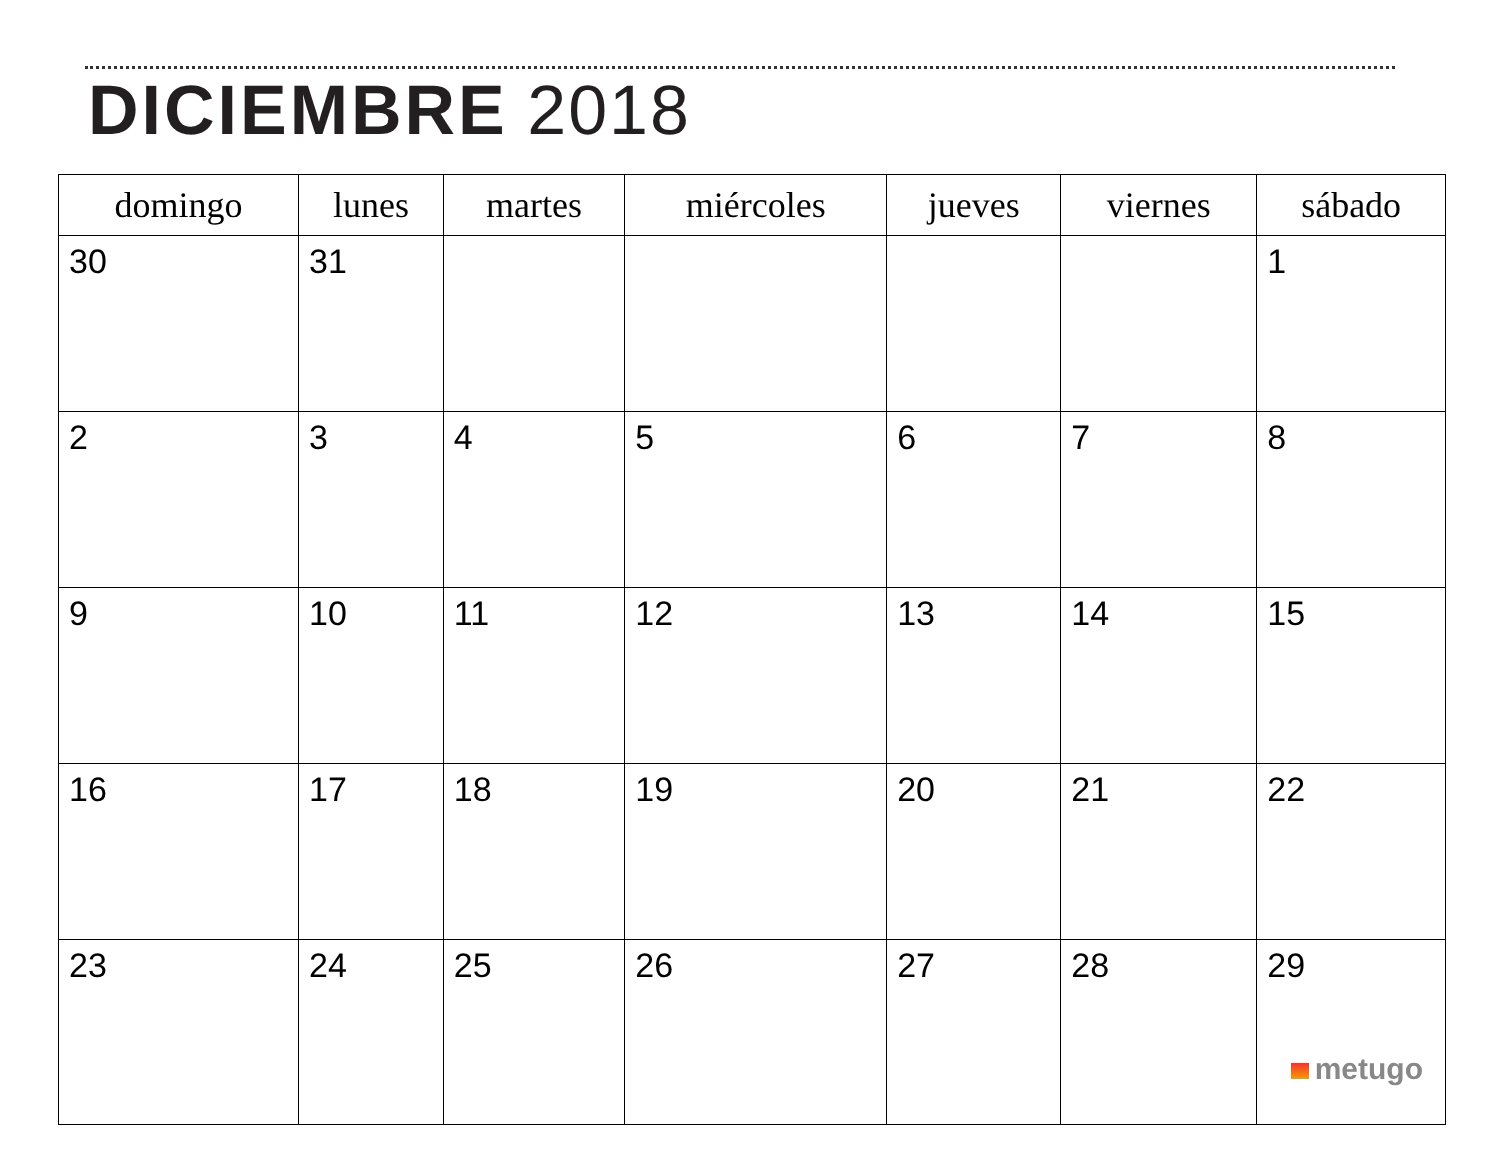DICIEMBRE 2018
| domingo | lunes | martes | miércoles | jueves | viernes | sábado |
| --- | --- | --- | --- | --- | --- | --- |
| 30 | 31 | | | | | 1 |
| 2 | 3 | 4 | 5 | 6 | 7 | 8 |
| 9 | 10 | 11 | 12 | 13 | 14 | 15 |
| 16 | 17 | 18 | 19 | 20 | 21 | 22 |
| 23 | 24 | 25 | 26 | 27 | 28 | 29 metugo |